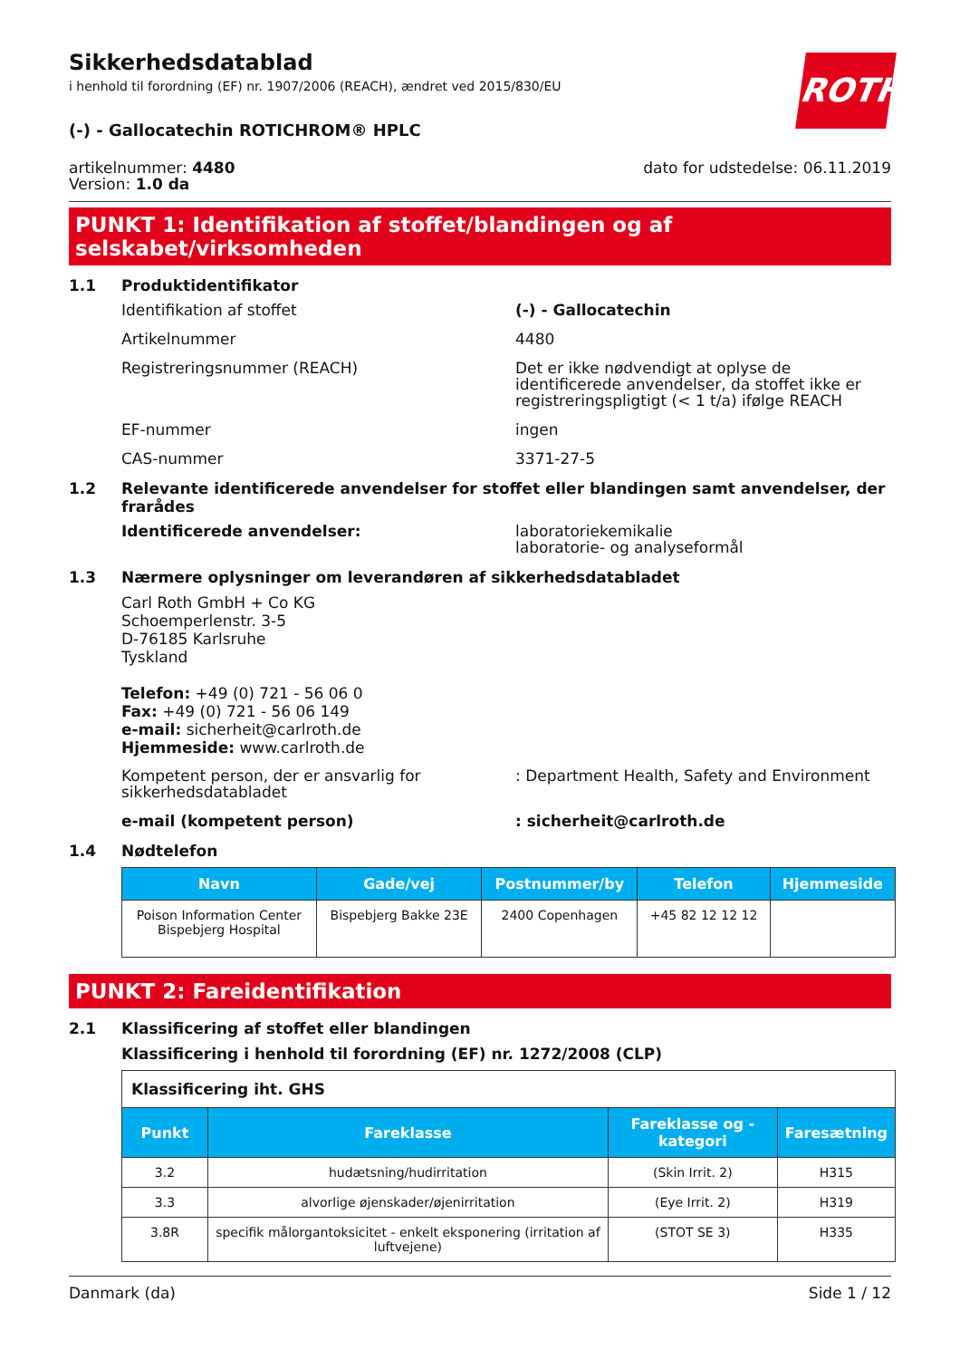Sikkerhedsdatablad
i henhold til forordning (EF) nr. 1907/2006 (REACH), ændret ved 2015/830/EU
ROTH
(-) - Gallocatechin ROTICHROM® HPLC
artikelnummer: 4480
Version: 1.0 da
dato for udstedelse: 06.11.2019
PUNKT 1: Identifikation af stoffet/blandingen og af selskabet/virksomheden
1.1 Produktidentifikator
Identifikation af stoffet (-) - Gallocatechin
Artikelnummer 4480
Registreringsnummer (REACH) Det er ikke nødvendigt at oplyse de identificerede anvendelser, da stoffet ikke er registreringspligtigt (< 1 t/a) ifølge REACH
EF-nummer ingen
CAS-nummer 3371-27-5
1.2 Relevante identificerede anvendelser for stoffet eller blandingen samt anvendelser, der frarådes
Identificerede anvendelser: laboratoriekemikalie
laboratorie- og analyseformål
1.3 Nærmere oplysninger om leverandøren af sikkerhedsdatabladet
Carl Roth GmbH + Co KG
Schoemperlenstr. 3-5
D-76185 Karlsruhe
Tyskland
Telefon: +49 (0) 721 - 56 06 0
Fax: +49 (0) 721 - 56 06 149
e-mail: sicherheit@carlroth.de
Hjemmeside: www.carlroth.de
Kompetent person, der er ansvarlig for sikkerhedsdatabladet
: Department Health, Safety and Environment
e-mail (kompetent person) : sicherheit@carlroth.de
1.4 Nødtelefon
| Navn | Gade/vej | Postnummer/by | Telefon | Hjemmeside |
| --- | --- | --- | --- | --- |
| Poison Information Center Bispebjerg Hospital | Bispebjerg Bakke 23E | 2400 Copenhagen | +45 82 12 12 12 | |
PUNKT 2: Fareidentifikation
2.1 Klassificering af stoffet eller blandingen
Klassificering i henhold til forordning (EF) nr. 1272/2008 (CLP)
| Klassificering iht. GHS | | | |
| Punkt | Fareklasse | Fareklasse og -kategori | Faresætning |
| 3.2 | hudætsning/hudirritation | (Skin Irrit. 2) | H315 |
| 3.3 | alvorlige øjenskader/øjenirritation | (Eye Irrit. 2) | H319 |
| 3.8R | specifik målorgantoksicitet - enkelt eksponering (irritation af luftvejene) | (STOT SE 3) | H335 |
Danmark (da) Side 1 / 12